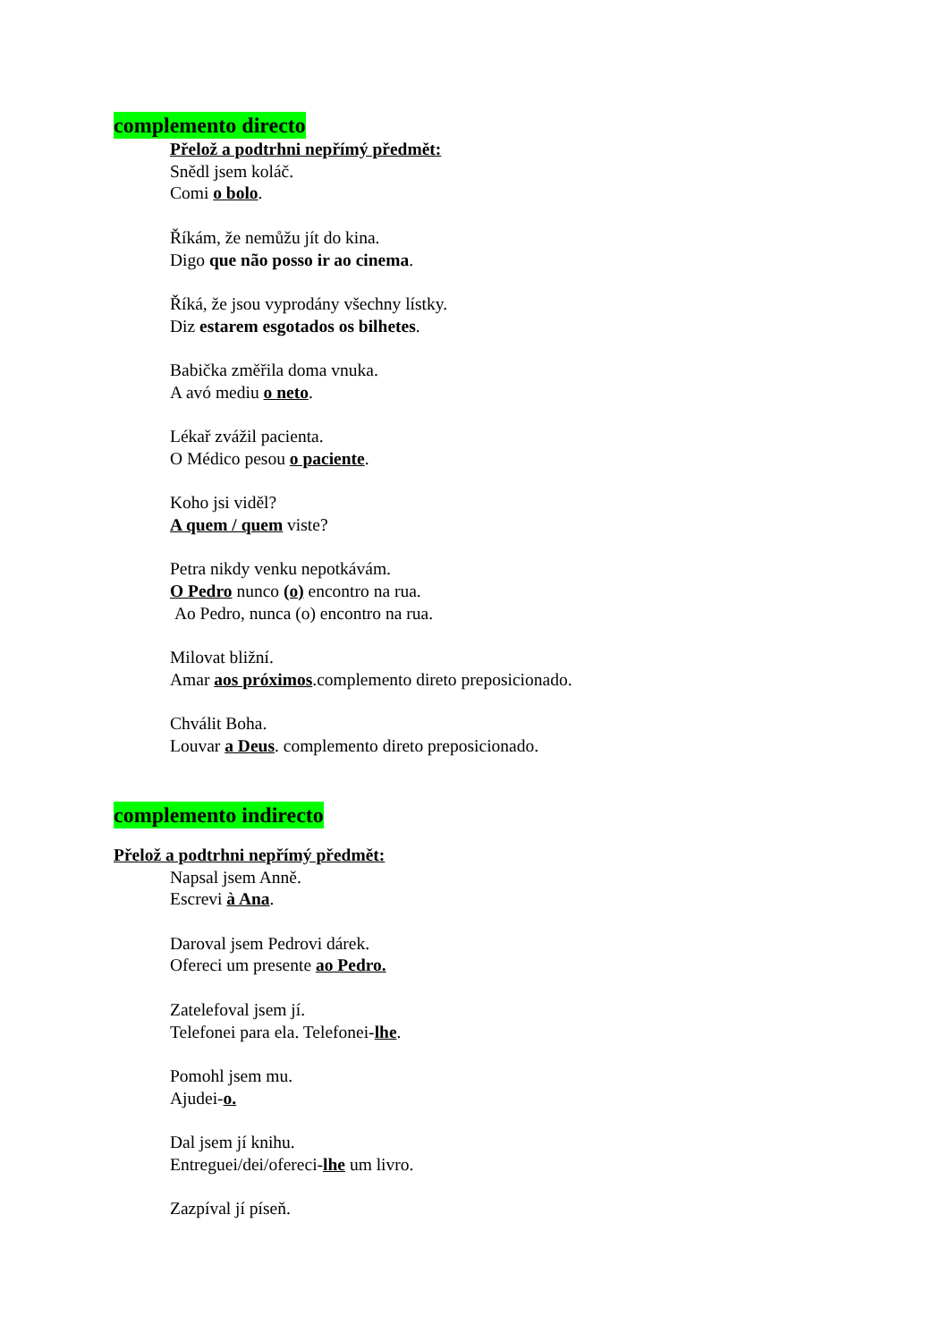complemento directo
Přelož a podtrhni nepřímý předmět:
Snědl jsem koláč.
Comi o bolo.
Říkám, že nemůžu jít do kina.
Digo que não posso ir ao cinema.
Říká, že jsou vyprodány všechny lístky.
Diz estarem esgotados os bilhetes.
Babička změřila doma vnuka.
A avó mediu o neto.
Lékař zvážil pacienta.
O Médico pesou o paciente.
Koho jsi viděl?
A quem / quem viste?
Petra nikdy venku nepotkávám.
O Pedro nunco (o) encontro na rua.
Ao Pedro, nunca (o) encontro na rua.
Milovat bližní.
Amar aos próximos.complemento direto preposicionado.
Chválit Boha.
Louvar a Deus. complemento direto preposicionado.
complemento indirecto
Přelož a podtrhni nepřímý předmět:
Napsal jsem Anně.
Escrevi à Ana.
Daroval jsem Pedrovi dárek.
Ofereci um presente ao Pedro.
Zatelefoval jsem jí.
Telefonei para ela. Telefonei-lhe.
Pomohl jsem mu.
Ajudei-o.
Dal jsem jí knihu.
Entreguei/dei/ofereci-lhe um livro.
Zazpíval jí píseň.